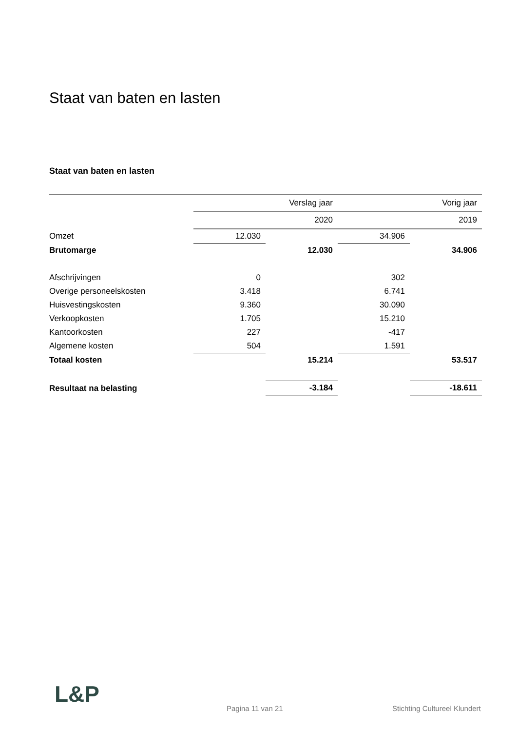Staat van baten en lasten
Staat van baten en lasten
| | Verslag jaar | | Vorig jaar | |
| | 2020 | | 2019 | |
| Omzet | 12.030 | | 34.906 | |
| Brutomarge | | 12.030 | | 34.906 |
| Afschrijvingen | 0 | | 302 | |
| Overige personeelskosten | 3.418 | | 6.741 | |
| Huisvestingskosten | 9.360 | | 30.090 | |
| Verkoopkosten | 1.705 | | 15.210 | |
| Kantoorkosten | 227 | | -417 | |
| Algemene kosten | 504 | | 1.591 | |
| Totaal kosten | | 15.214 | | 53.517 |
| Resultaat na belasting | | -3.184 | | -18.611 |
L&P
Pagina 11 van 21 Stichting Cultureel Klundert